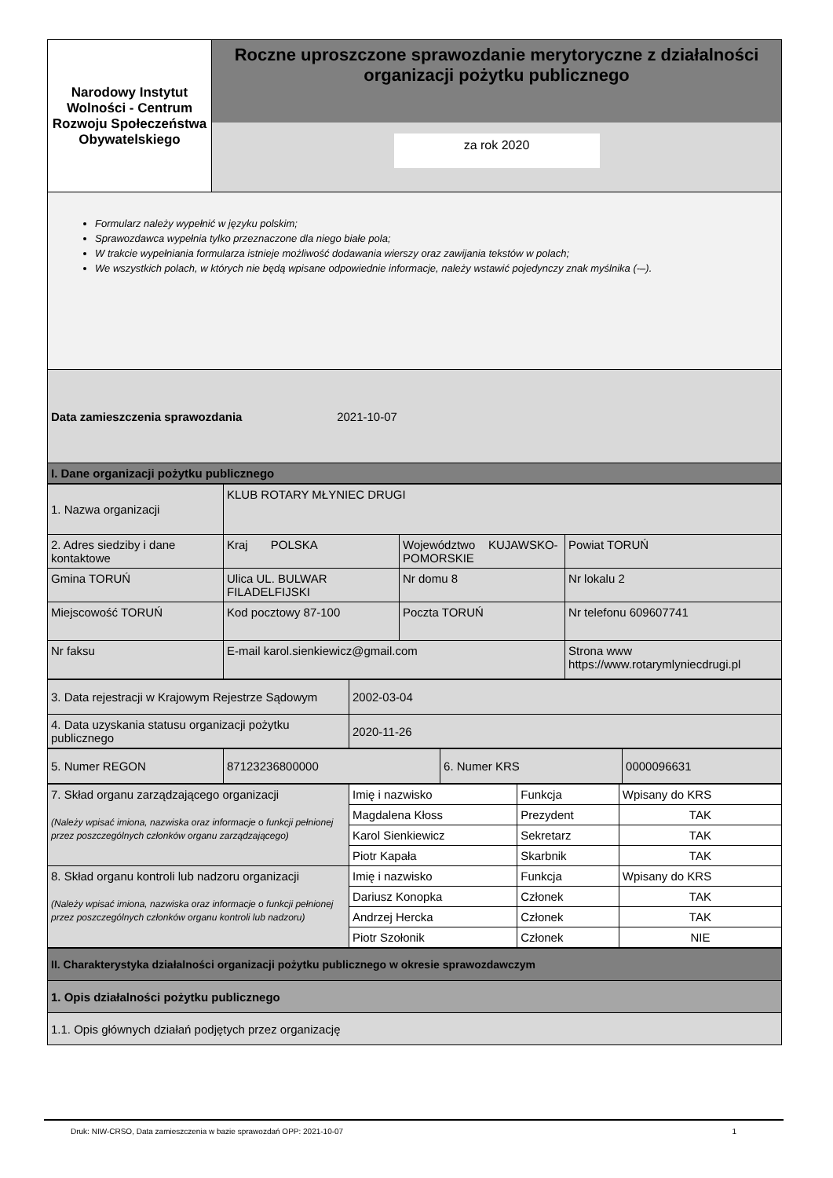| Narodowy Instytut Wolności - Centrum Rozwoju Społeczeństwa Obywatelskiego | Roczne uproszczone sprawozdanie merytoryczne z działalności organizacji pożytku publicznego za rok 2020 |
| Formularz należy wypełnić w języku polskim; Sprawozdawca wypełnia tylko przeznaczone dla niego białe pola; W trakcie wypełniania formularza istnieje możliwość dodawania wierszy oraz zawijania tekstów w polach; We wszystkich polach, w których nie będą wpisane odpowiednie informacje, należy wstawić pojedynczy znak myślnika (-–). | |
| Data zamieszczenia sprawozdania 2021-10-07 | |
| I. Dane organizacji pożytku publicznego | |
| 1. Nazwa organizacji | KLUB ROTARY MŁYNIEC DRUGI | | | |
| 2. Adres siedziby i dane kontaktowe | Kraj POLSKA | Województwo KUJAWSKO-POMORSKIE | | Powiat TORUŃ |
| Gmina TORUŃ | Ulica UL. BULWAR FILADELFIJSKI | Nr domu 8 | | Nr lokalu 2 |
| Miejscowość TORUŃ | Kod pocztowy 87-100 | Poczta TORUŃ | | Nr telefonu 609607741 |
| Nr faksu | E-mail karol.sienkiewicz@gmail.com | | Strona www https://www.rotarymlyniecdrugi.pl | |
| 3. Data rejestracji w Krajowym Rejestrze Sądowym | 2002-03-04 |
| 4. Data uzyskania statusu organizacji pożytku publicznego | 2020-11-26 |
| 5. Numer REGON | 87123236800000 | 6. Numer KRS | 0000096631 |
| 7. Skład organu zarządzającego organizacji (Należy wpisać imiona, nazwiska oraz informacje o funkcji pełnionej przez poszczególnych członków organu zarządzającego) | Imię i nazwisko | Funkcja | Wpisany do KRS |
| | Magdalena Kłoss | Prezydent | TAK |
| | Karol Sienkiewicz | Sekretarz | TAK |
| | Piotr Kapała | Skarbnik | TAK |
| 8. Skład organu kontroli lub nadzoru organizacji (Należy wpisać imiona, nazwiska oraz informacje o funkcji pełnionej przez poszczególnych członków organu kontroli lub nadzoru) | Imię i nazwisko | Funkcja | Wpisany do KRS |
| | Dariusz Konopka | Członek | TAK |
| | Andrzej Hercka | Członek | TAK |
| | Piotr Szołonik | Członek | NIE |
| II. Charakterystyka działalności organizacji pożytku publicznego w okresie sprawozdawczym |
| 1. Opis działalności pożytku publicznego |
| 1.1. Opis głównych działań podjętych przez organizację |
Druk: NIW-CRSO, Data zamieszczenia w bazie sprawozdań OPP: 2021-10-07 1